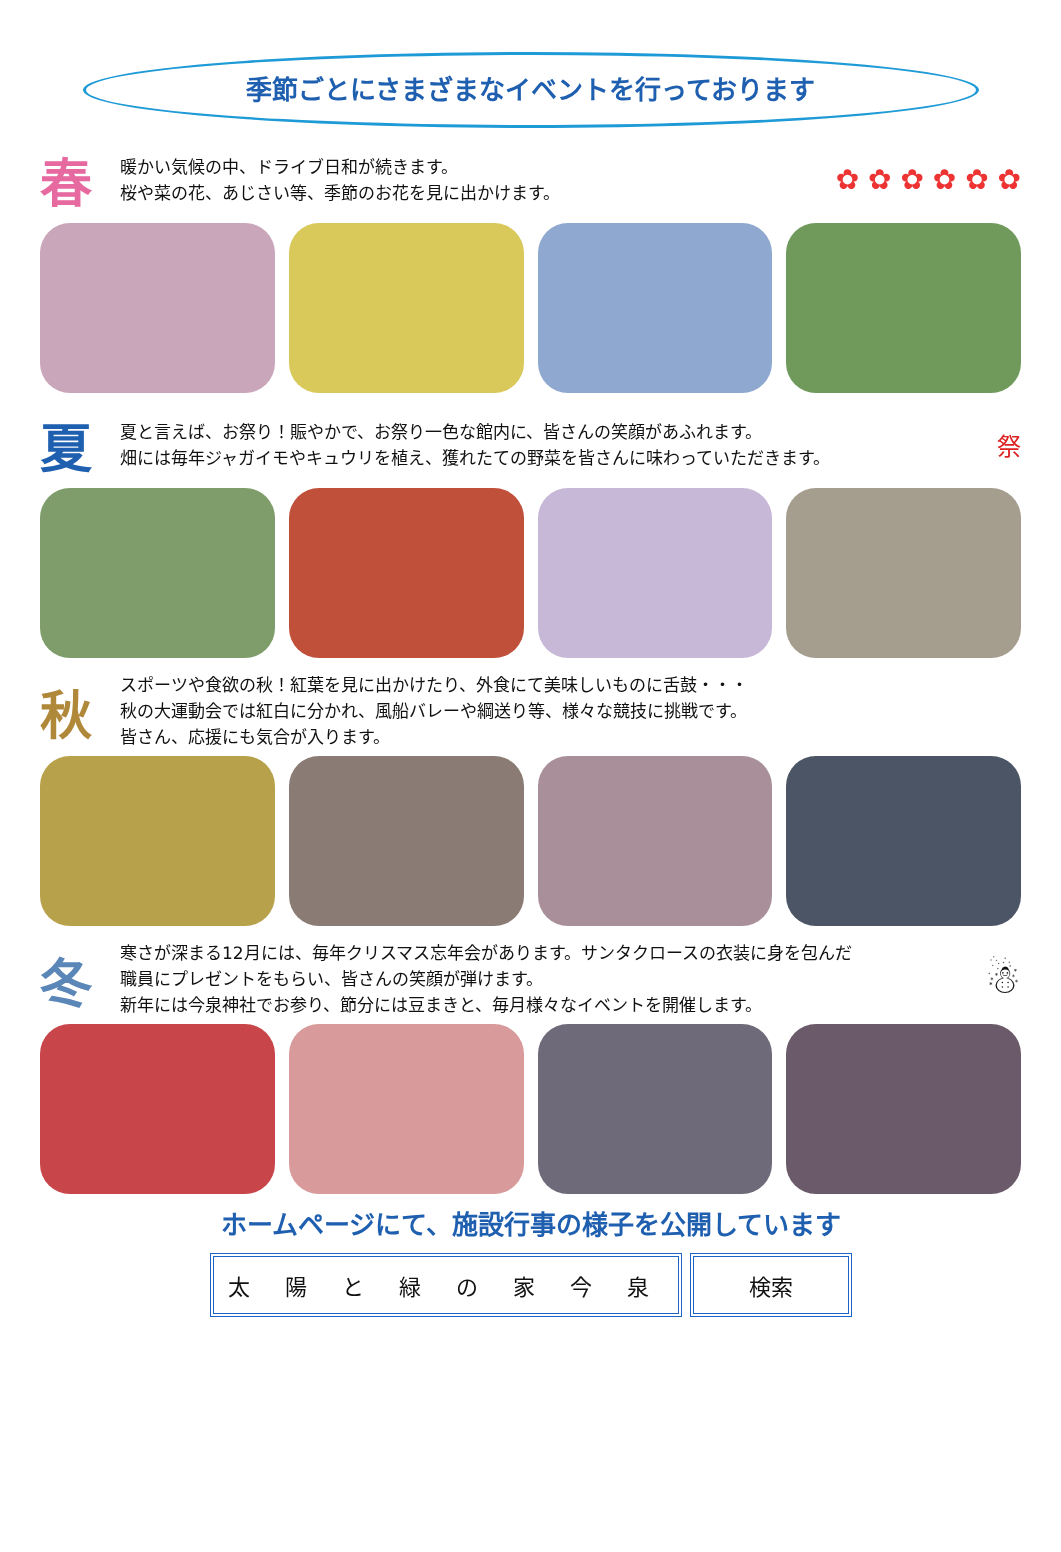季節ごとにさまざまなイベントを行っております
春
暖かい気候の中、ドライブ日和が続きます。
桜や菜の花、あじさい等、季節のお花を見に出かけます。
✿ ✿ ✿ ✿ ✿ ✿
夏
夏と言えば、お祭り！賑やかで、お祭り一色な館内に、皆さんの笑顔があふれます。
畑には毎年ジャガイモやキュウリを植え、獲れたての野菜を皆さんに味わっていただきます。
祭
秋
スポーツや食欲の秋！紅葉を見に出かけたり、外食にて美味しいものに舌鼓・・・
秋の大運動会では紅白に分かれ、風船バレーや綱送り等、様々な競技に挑戦です。
皆さん、応援にも気合が入ります。
冬
寒さが深まる12月には、毎年クリスマス忘年会があります。サンタクロースの衣装に身を包んだ
職員にプレゼントをもらい、皆さんの笑顔が弾けます。
新年には今泉神社でお参り、節分には豆まきと、毎月様々なイベントを開催します。
☃
ホームページにて、施設行事の様子を公開しています
太 陽 と 緑 の 家 今 泉
検索